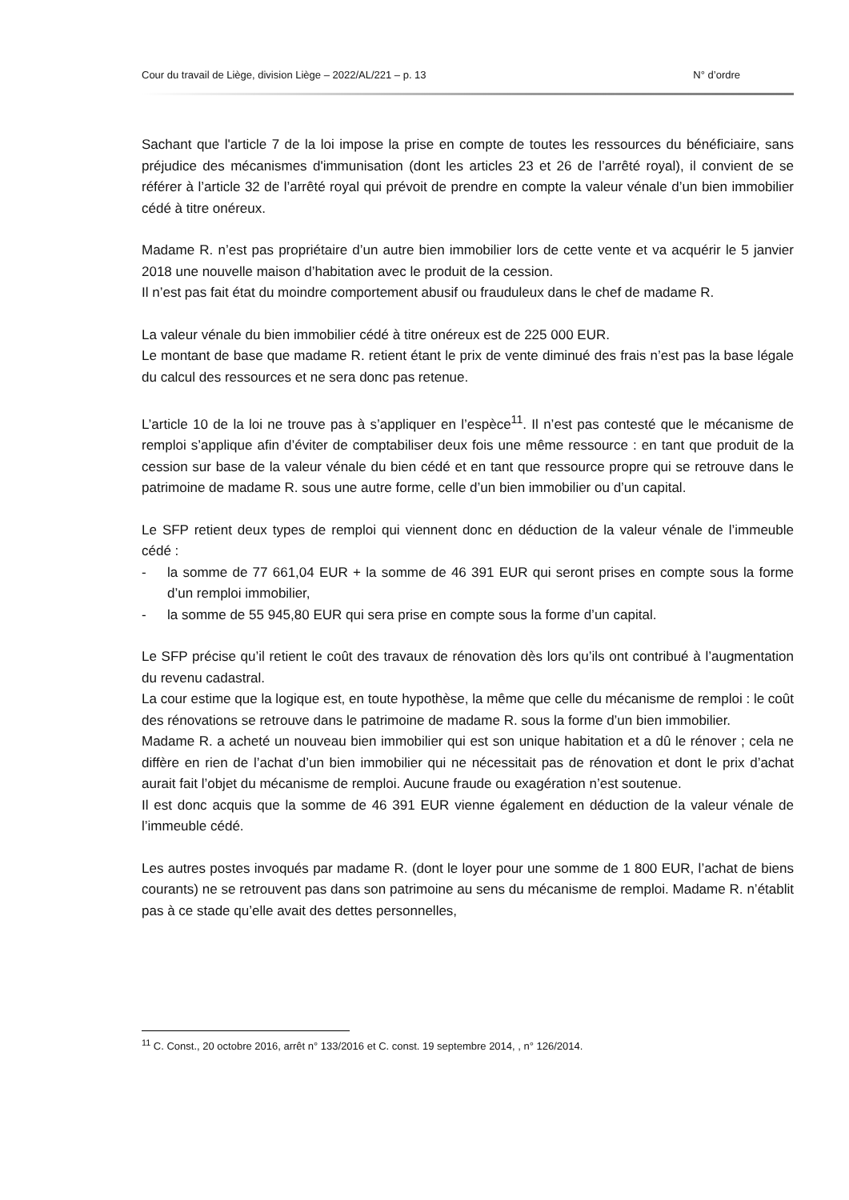Cour du travail de Liège, division Liège – 2022/AL/221 – p. 13 N° d’ordre
Sachant que l'article 7 de la loi impose la prise en compte de toutes les ressources du bénéficiaire, sans préjudice des mécanismes d'immunisation (dont les articles 23 et 26 de l’arrêté royal), il convient de se référer à l’article 32 de l’arrêté royal qui prévoit de prendre en compte la valeur vénale d’un bien immobilier cédé à titre onéreux.
Madame R. n’est pas propriétaire d’un autre bien immobilier lors de cette vente et va acquérir le 5 janvier 2018 une nouvelle maison d’habitation avec le produit de la cession.
Il n’est pas fait état du moindre comportement abusif ou frauduleux dans le chef de madame R.
La valeur vénale du bien immobilier cédé à titre onéreux est de 225 000 EUR.
Le montant de base que madame R. retient étant le prix de vente diminué des frais n’est pas la base légale du calcul des ressources et ne sera donc pas retenue.
L’article 10 de la loi ne trouve pas à s’appliquer en l’espèce<sup>11</sup>. Il n’est pas contesté que le mécanisme de remploi s’applique afin d’éviter de comptabiliser deux fois une même ressource : en tant que produit de la cession sur base de la valeur vénale du bien cédé et en tant que ressource propre qui se retrouve dans le patrimoine de madame R. sous une autre forme, celle d’un bien immobilier ou d’un capital.
Le SFP retient deux types de remploi qui viennent donc en déduction de la valeur vénale de l’immeuble cédé :
- la somme de 77 661,04 EUR + la somme de 46 391 EUR qui seront prises en compte sous la forme d’un remploi immobilier,
- la somme de 55 945,80 EUR qui sera prise en compte sous la forme d’un capital.
Le SFP précise qu’il retient le coût des travaux de rénovation dès lors qu’ils ont contribué à l’augmentation du revenu cadastral.
La cour estime que la logique est, en toute hypothèse, la même que celle du mécanisme de remploi : le coût des rénovations se retrouve dans le patrimoine de madame R. sous la forme d’un bien immobilier.
Madame R. a acheté un nouveau bien immobilier qui est son unique habitation et a dû le rénover ; cela ne diffère en rien de l’achat d’un bien immobilier qui ne nécessitait pas de rénovation et dont le prix d’achat aurait fait l’objet du mécanisme de remploi. Aucune fraude ou exagération n’est soutenue.
Il est donc acquis que la somme de 46 391 EUR vienne également en déduction de la valeur vénale de l’immeuble cédé.
Les autres postes invoqués par madame R. (dont le loyer pour une somme de 1 800 EUR, l’achat de biens courants) ne se retrouvent pas dans son patrimoine au sens du mécanisme de remploi. Madame R. n’établit pas à ce stade qu’elle avait des dettes personnelles,
<sup>11</sup> C. Const., 20 octobre 2016, arrêt n° 133/2016 et C. const. 19 septembre 2014, , n° 126/2014.